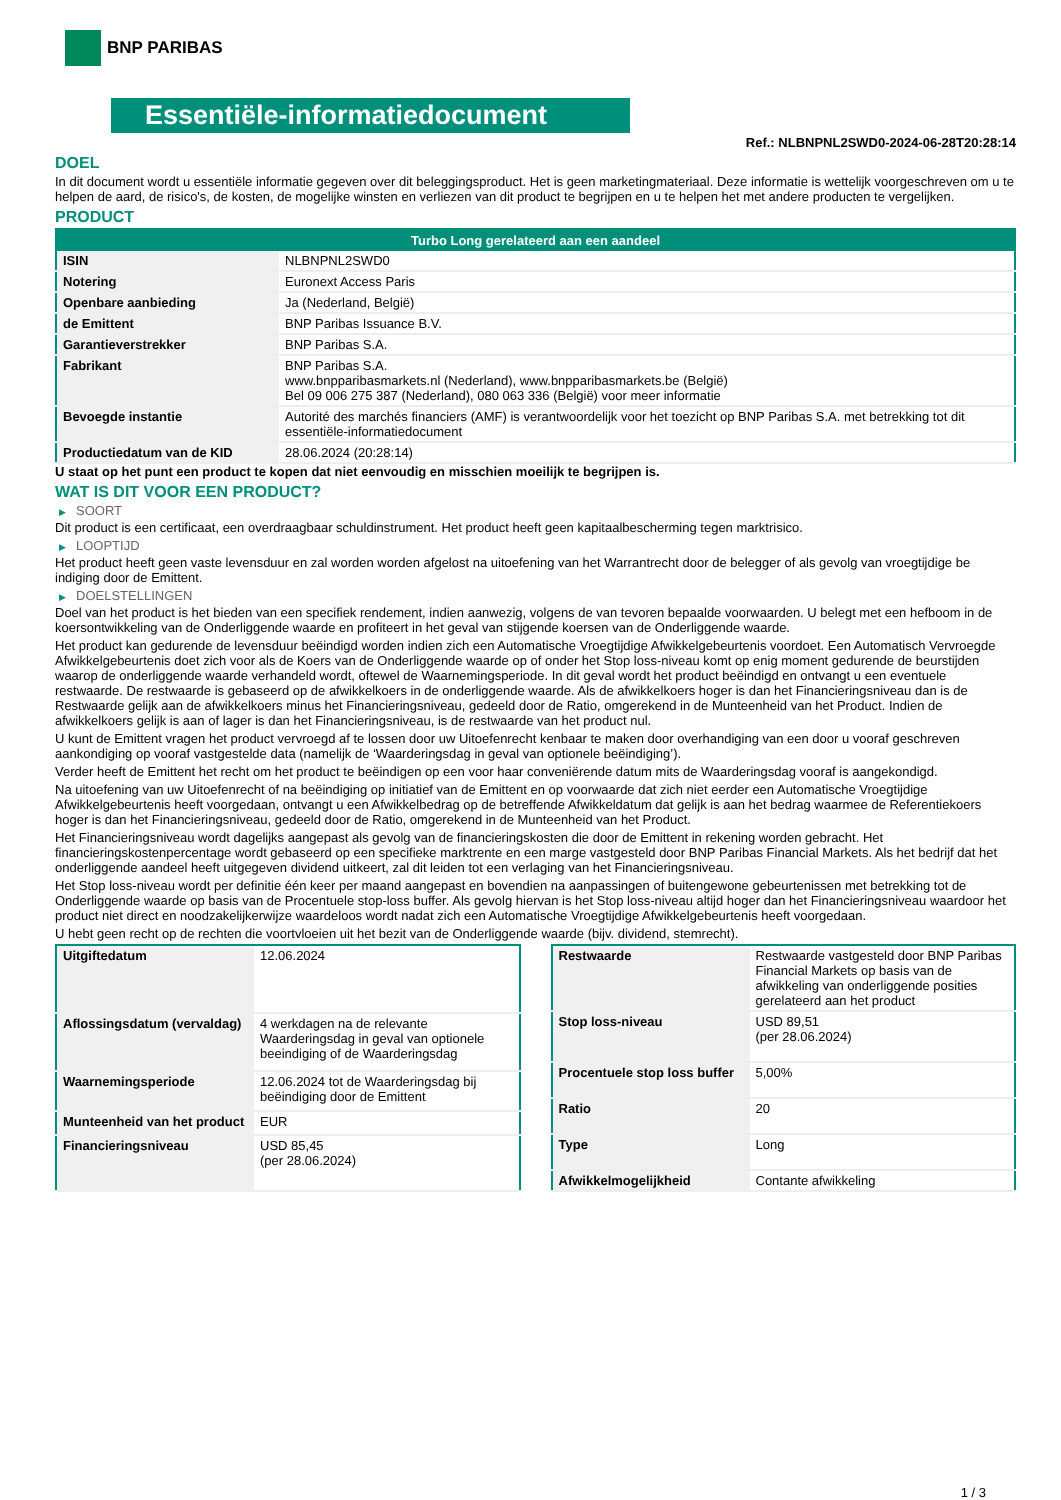BNP PARIBAS
Essentiële-informatiedocument
Ref.: NLBNPNL2SWD0-2024-06-28T20:28:14
DOEL
In dit document wordt u essentiële informatie gegeven over dit beleggingsproduct. Het is geen marketingmateriaal. Deze informatie is wettelijk voorgeschreven om u te helpen de aard, de risico's, de kosten, de mogelijke winsten en verliezen van dit product te begrijpen en u te helpen het met andere producten te vergelijken.
PRODUCT
| Turbo Long gerelateerd aan een aandeel | |
| --- | --- |
| ISIN | NLBNPNL2SWD0 |
| Notering | Euronext Access Paris |
| Openbare aanbieding | Ja (Nederland, België) |
| de Emittent | BNP Paribas Issuance B.V. |
| Garantieverstrekker | BNP Paribas S.A. |
| Fabrikant | BNP Paribas S.A. www.bnpparibasmarkets.nl (Nederland), www.bnpparibasmarkets.be (België) Bel 09 006 275 387 (Nederland), 080 063 336 (België) voor meer informatie |
| Bevoegde instantie | Autorité des marchés financiers (AMF) is verantwoordelijk voor het toezicht op BNP Paribas S.A. met betrekking tot dit essentiële-informatiedocument |
| Productiedatum van de KID | 28.06.2024 (20:28:14) |
U staat op het punt een product te kopen dat niet eenvoudig en misschien moeilijk te begrijpen is.
WAT IS DIT VOOR EEN PRODUCT?
▶ SOORT
Dit product is een certificaat, een overdraagbaar schuldinstrument. Het product heeft geen kapitaalbescherming tegen marktrisico.
▶ LOOPTIJD
Het product heeft geen vaste levensduur en zal worden worden afgelost na uitoefening van het Warrantrecht door de belegger of als gevolg van vroegtijdige be indiging door de Emittent.
▶ DOELSTELLINGEN
Doel van het product is het bieden van een specifiek rendement, indien aanwezig, volgens de van tevoren bepaalde voorwaarden. U belegt met een hefboom in de koersontwikkeling van de Onderliggende waarde en profiteert in het geval van stijgende koersen van de Onderliggende waarde.
Het product kan gedurende de levensduur beëindigd worden indien zich een Automatische Vroegtijdige Afwikkelgebeurtenis voordoet. Een Automatisch Vervroegde Afwikkelgebeurtenis doet zich voor als de Koers van de Onderliggende waarde op of onder het Stop loss-niveau komt op enig moment gedurende de beurstijden waarop de onderliggende waarde verhandeld wordt, oftewel de Waarnemingsperiode. In dit geval wordt het product beëindigd en ontvangt u een eventuele restwaarde. De restwaarde is gebaseerd op de afwikkelkoers in de onderliggende waarde. Als de afwikkelkoers hoger is dan het Financieringsniveau dan is de Restwaarde gelijk aan de afwikkelkoers minus het Financieringsniveau, gedeeld door de Ratio, omgerekend in de Munteenheid van het Product. Indien de afwikkelkoers gelijk is aan of lager is dan het Financieringsniveau, is de restwaarde van het product nul.
U kunt de Emittent vragen het product vervroegd af te lossen door uw Uitoefenrecht kenbaar te maken door overhandiging van een door u vooraf geschreven aankondiging op vooraf vastgestelde data (namelijk de ‘Waarderingsdag in geval van optionele beëindiging’).
Verder heeft de Emittent het recht om het product te beëindigen op een voor haar conveniërende datum mits de Waarderingsdag vooraf is aangekondigd.
Na uitoefening van uw Uitoefenrecht of na beëindiging op initiatief van de Emittent en op voorwaarde dat zich niet eerder een Automatische Vroegtijdige Afwikkelgebeurtenis heeft voorgedaan, ontvangt u een Afwikkelbedrag op de betreffende Afwikkeldatum dat gelijk is aan het bedrag waarmee de Referentiekoers hoger is dan het Financieringsniveau, gedeeld door de Ratio, omgerekend in de Munteenheid van het Product.
Het Financieringsniveau wordt dagelijks aangepast als gevolg van de financieringskosten die door de Emittent in rekening worden gebracht. Het financieringskostenpercentage wordt gebaseerd op een specifieke marktrente en een marge vastgesteld door BNP Paribas Financial Markets. Als het bedrijf dat het onderliggende aandeel heeft uitgegeven dividend uitkeert, zal dit leiden tot een verlaging van het Financieringsniveau.
Het Stop loss-niveau wordt per definitie één keer per maand aangepast en bovendien na aanpassingen of buitengewone gebeurtenissen met betrekking tot de Onderliggende waarde op basis van de Procentuele stop-loss buffer. Als gevolg hiervan is het Stop loss-niveau altijd hoger dan het Financieringsniveau waardoor het product niet direct en noodzakelijkerwijze waardeloos wordt nadat zich een Automatische Vroegtijdige Afwikkelgebeurtenis heeft voorgedaan.
U hebt geen recht op de rechten die voortvloeien uit het bezit van de Onderliggende waarde (bijv. dividend, stemrecht).
| Uitgiftedatum | 12.06.2024 |
| Aflossingsdatum (vervaldag) | 4 werkdagen na de relevante Waarderingsdag in geval van optionele beeindiging of de Waarderingsdag |
| Waarnemingsperiode | 12.06.2024 tot de Waarderingsdag bij beëindiging door de Emittent |
| Munteenheid van het product | EUR |
| Financieringsniveau | USD 85,45 (per 28.06.2024) |
| Restwaarde | Restwaarde vastgesteld door BNP Paribas Financial Markets op basis van de afwikkeling van onderliggende posities gerelateerd aan het product |
| Stop loss-niveau | USD 89,51 (per 28.06.2024) |
| Procentuele stop loss buffer | 5,00% |
| Ratio | 20 |
| Type | Long |
| Afwikkelmogelijkheid | Contante afwikkeling |
1 / 3